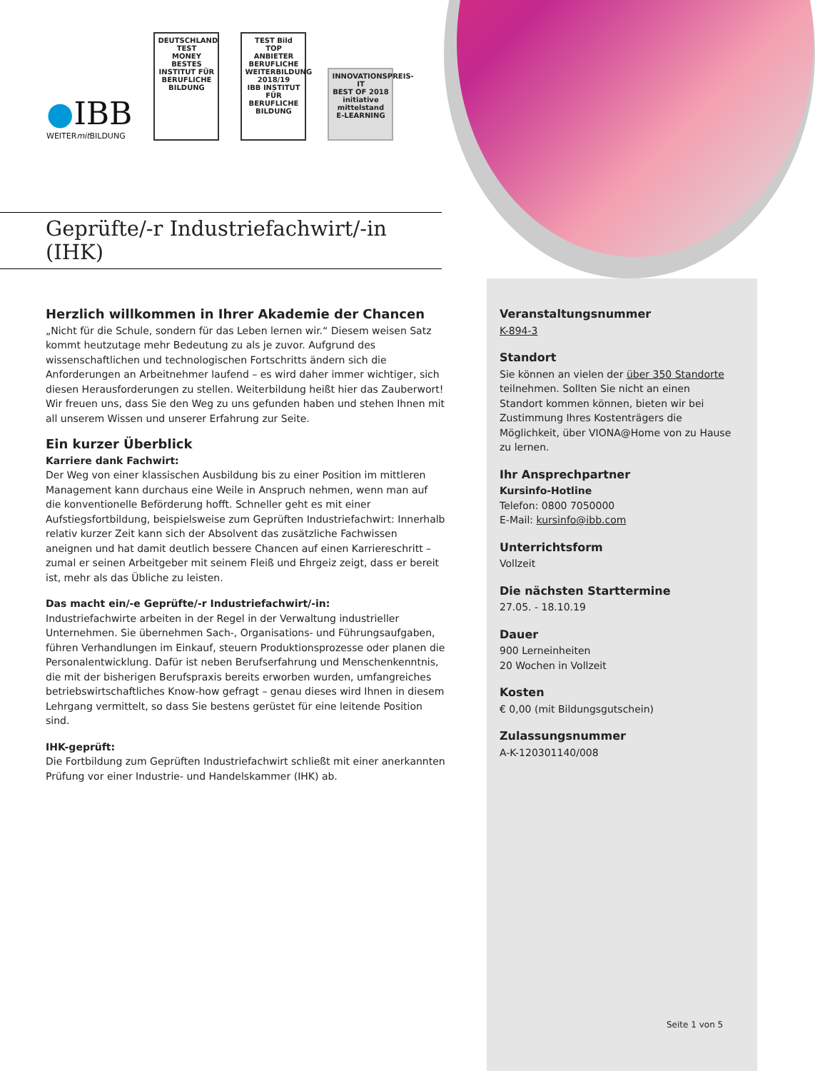●IBB
WEITERmit BILDUNG
DEUTSCHLAND TEST
MONEY
BESTES INSTITUT FÜR BERUFLICHE BILDUNG
TEST Bild
TOP ANBIETER BERUFLICHE WEITERBILDUNG 2018/19
IBB INSTITUT FÜR BERUFLICHE BILDUNG
INNOVATIONSPREIS-IT
BEST OF 2018
initiative mittelstand
E-LEARNING
Geprüfte/-r Industriefachwirt/-in
(IHK)
Herzlich willkommen in Ihrer Akademie der Chancen
„Nicht für die Schule, sondern für das Leben lernen wir.“ Diesem weisen Satz kommt heutzutage mehr Bedeutung zu als je zuvor. Aufgrund des wissenschaftlichen und technologischen Fortschritts ändern sich die Anforderungen an Arbeitnehmer laufend – es wird daher immer wichtiger, sich diesen Herausforderungen zu stellen. Weiterbildung heißt hier das Zauberwort! Wir freuen uns, dass Sie den Weg zu uns gefunden haben und stehen Ihnen mit all unserem Wissen und unserer Erfahrung zur Seite.
Ein kurzer Überblick
Karriere dank Fachwirt:
Der Weg von einer klassischen Ausbildung bis zu einer Position im mittleren Management kann durchaus eine Weile in Anspruch nehmen, wenn man auf die konventionelle Beförderung hofft. Schneller geht es mit einer Aufstiegsfortbildung, beispielsweise zum Geprüften Industriefachwirt: Innerhalb relativ kurzer Zeit kann sich der Absolvent das zusätzliche Fachwissen aneignen und hat damit deutlich bessere Chancen auf einen Karriereschritt – zumal er seinen Arbeitgeber mit seinem Fleiß und Ehrgeiz zeigt, dass er bereit ist, mehr als das Übliche zu leisten.
Das macht ein/-e Geprüfte/-r Industriefachwirt/-in:
Industriefachwirte arbeiten in der Regel in der Verwaltung industrieller Unternehmen. Sie übernehmen Sach-, Organisations- und Führungsaufgaben, führen Verhandlungen im Einkauf, steuern Produktionsprozesse oder planen die Personalentwicklung. Dafür ist neben Berufserfahrung und Menschenkenntnis, die mit der bisherigen Berufspraxis bereits erworben wurden, umfangreiches betriebswirtschaftliches Know-how gefragt – genau dieses wird Ihnen in diesem Lehrgang vermittelt, so dass Sie bestens gerüstet für eine leitende Position sind.
IHK-geprüft:
Die Fortbildung zum Geprüften Industriefachwirt schließt mit einer anerkannten Prüfung vor einer Industrie- und Handelskammer (IHK) ab.
Veranstaltungsnummer
K-894-3
Standort
Sie können an vielen der über 350 Standorte teilnehmen. Sollten Sie nicht an einen Standort kommen können, bieten wir bei Zustimmung Ihres Kostenträgers die Möglichkeit, über VIONA@Home von zu Hause zu lernen.
Ihr Ansprechpartner
Kursinfo-Hotline
Telefon: 0800 7050000
E-Mail: kursinfo@ibb.com
Unterrichtsform
Vollzeit
Die nächsten Starttermine
27.05. - 18.10.19
Dauer
900 Lerneinheiten
20 Wochen in Vollzeit
Kosten
€ 0,00 (mit Bildungsgutschein)
Zulassungsnummer
A-K-120301140/008
Seite 1 von 5